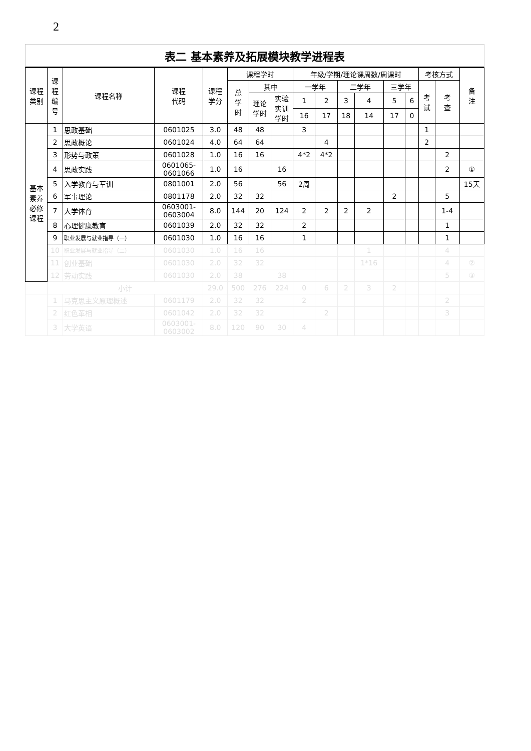2
表二 基本素养及拓展模块教学进程表
| 课程 类别 | 课 程 编 号 | 课程名称 | 课程 代码 | 课程 学分 | 课程学时 | | | 年级/学期/理论课周数/周课时 | | | | | | 考核方式 | | 备 注 |
| --- | --- | --- | --- | --- | --- | --- | --- | --- | --- | --- | --- | --- | --- | --- | --- | --- |
| | | | | | 总 学 时 | 其中 | | 一学年 | | 二学年 | | 三学年 | | 考 试 | 考 查 | |
| | | | | | | 理论 学时 | 实验 实训 学时 | 1 | 2 | 3 | 4 | 5 | 6 | | | |
| | | | | | | | | 16 | 17 | 18 | 14 | 17 | 0 | | | |
| 基本 素养 必修 课程 | 1 | 思政基础 | 0601025 | 3.0 | 48 | 48 | | 3 | | | | | | 1 | | |
| | 2 | 思政概论 | 0601024 | 4.0 | 64 | 64 | | | 4 | | | | | 2 | | |
| | 3 | 形势与政策 | 0601028 | 1.0 | 16 | 16 | | 4*2 | 4*2 | | | | | | 2 | |
| | 4 | 思政实践 | 0601065- 0601066 | 1.0 | 16 | | 16 | | | | | | | | 2 | ① |
| | 5 | 入学教育与军训 | 0801001 | 2.0 | 56 | | 56 | 2周 | | | | | | | | 15天 |
| | 6 | 军事理论 | 0801178 | 2.0 | 32 | 32 | | | | | | 2 | | | 5 | |
| | 7 | 大学体育 | 0603001- 0603004 | 8.0 | 144 | 20 | 124 | 2 | 2 | 2 | 2 | | | | 1-4 | |
| | 8 | 心理健康教育 | 0601039 | 2.0 | 32 | 32 | | 2 | | | | | | | 1 | |
| | 9 | 职业发展与就业指导（一） | 0601030 | 1.0 | 16 | 16 | | 1 | | | | | | | 1 | |
| | 10 | 职业发展与就业指导（二） | 0601030 | 1.0 | 16 | 16 | | | | | 1 | | | | 4 | |
| | 11 | 创业基础 | 0601030 | 2.0 | 32 | 32 | | | | | 1*16 | | | | 4 | ② |
| | 12 | 劳动实践 | 0601030 | 2.0 | 38 | | 38 | | | | | | | | 5 | ③ |
| | 小计 | | | 29.0 | 500 | 276 | 224 | 0 | 6 | 2 | 3 | 2 | | | | |
| | 1 | 马克思主义原理概述 | 0601179 | 2.0 | 32 | 32 | | 2 | | | | | | | 2 | |
| | 2 | 红色革相 | 0601042 | 2.0 | 32 | 32 | | | 2 | | | | | | 3 | |
| | 3 | 大学英语 | 0603001- 0603002 | 8.0 | 120 | 90 | 30 | 4 | | | | | | | | |